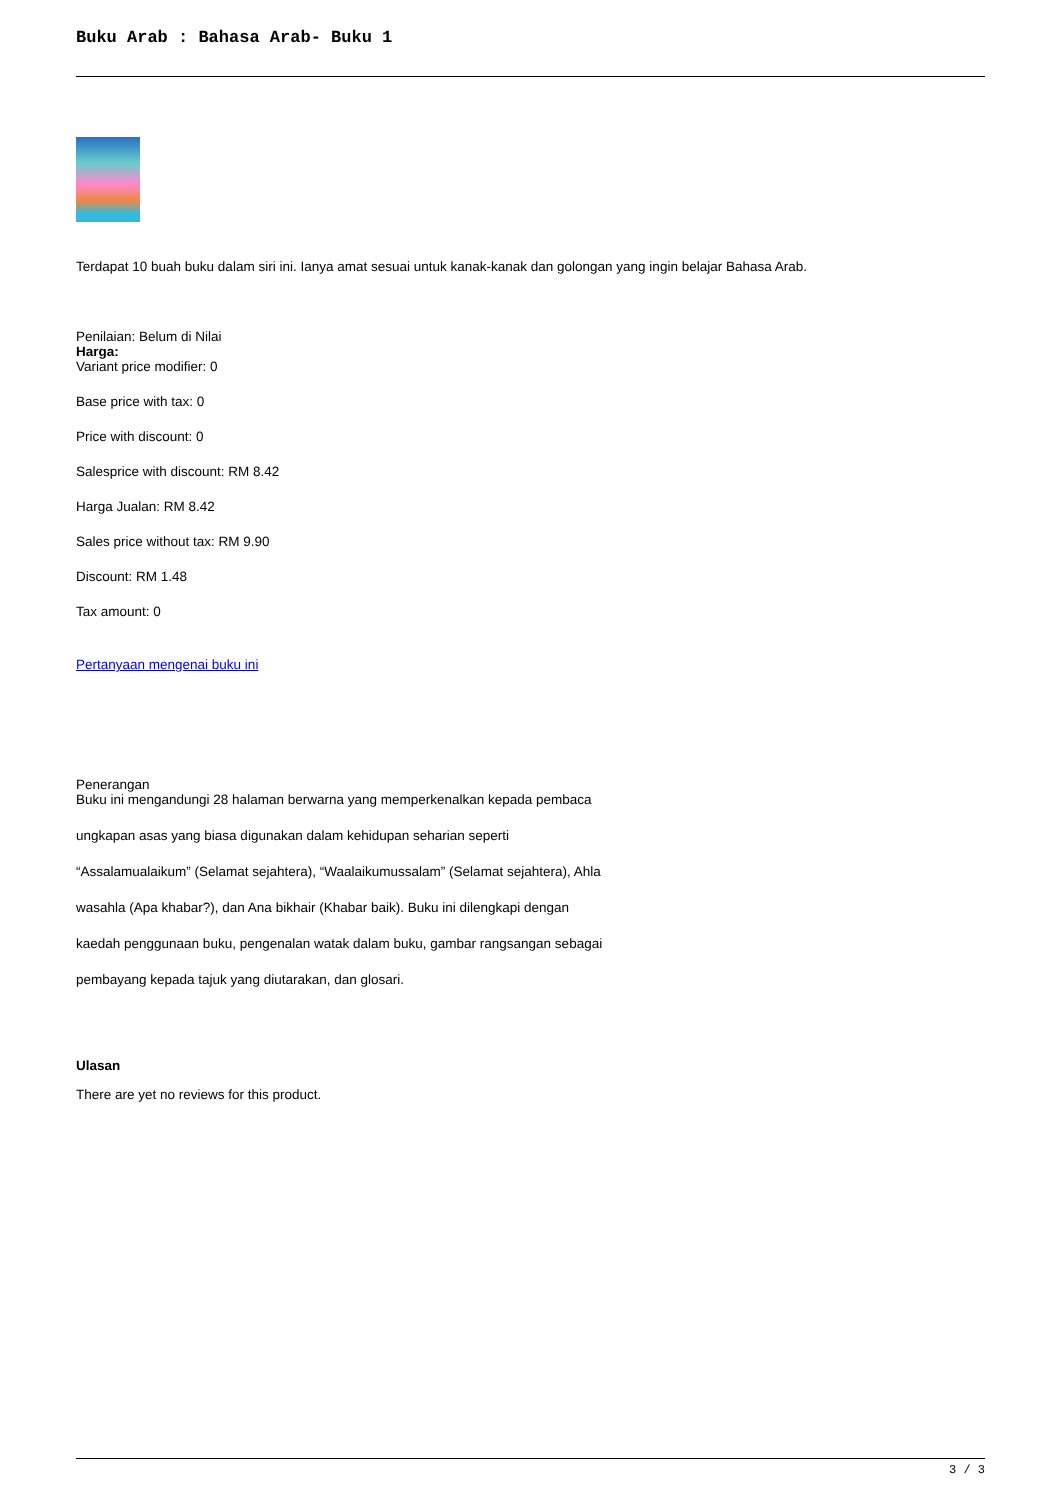Buku Arab : Bahasa Arab- Buku 1
Terdapat 10 buah buku dalam siri ini. Ianya amat sesuai untuk kanak-kanak dan golongan yang ingin belajar Bahasa Arab.
Penilaian: Belum di Nilai
Harga:
Variant price modifier: 0
Base price with tax: 0
Price with discount: 0
Salesprice with discount: RM 8.42
Harga Jualan: RM 8.42
Sales price without tax: RM 9.90
Discount: RM 1.48
Tax amount: 0
Pertanyaan mengenai buku ini
Penerangan
Buku ini mengandungi 28 halaman berwarna yang memperkenalkan kepada pembaca
ungkapan asas yang biasa digunakan dalam kehidupan seharian seperti
“Assalamualaikum” (Selamat sejahtera), “Waalaikumussalam” (Selamat sejahtera), Ahla
wasahla (Apa khabar?), dan Ana bikhair (Khabar baik). Buku ini dilengkapi dengan
kaedah penggunaan buku, pengenalan watak dalam buku, gambar rangsangan sebagai
pembayang kepada tajuk yang diutarakan, dan glosari.
Ulasan
There are yet no reviews for this product.
3 / 3